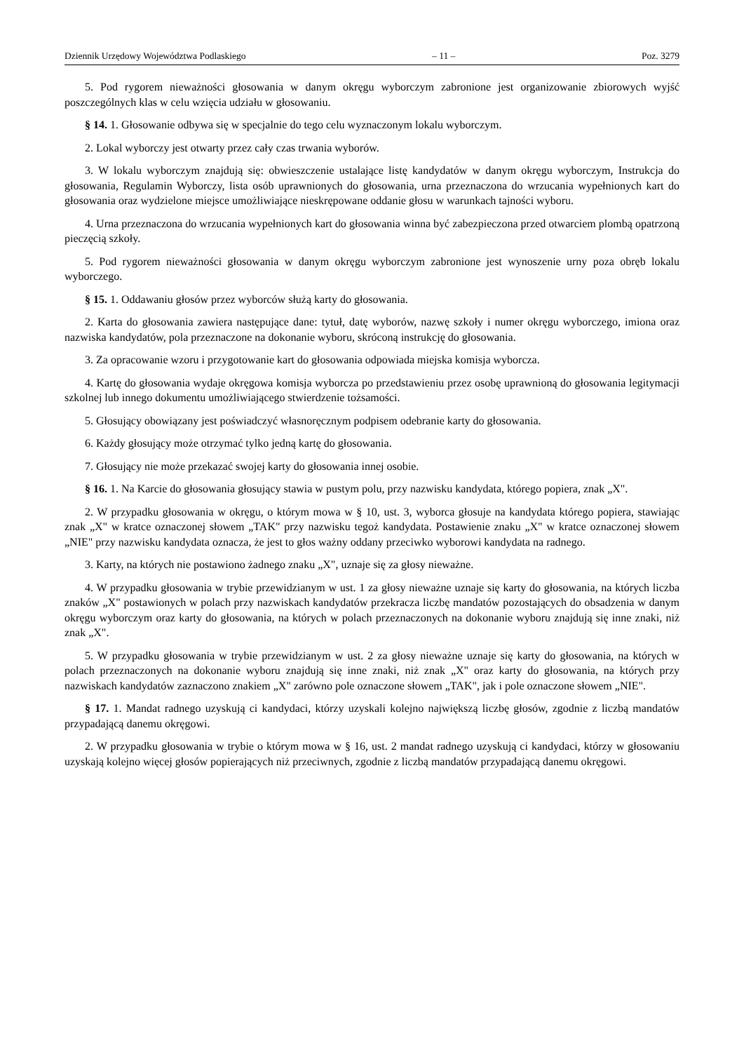Dziennik Urzędowy Województwa Podlaskiego – 11 – Poz. 3279
5. Pod rygorem nieważności głosowania w danym okręgu wyborczym zabronione jest organizowanie zbiorowych wyjść poszczególnych klas w celu wzięcia udziału w głosowaniu.
§ 14. 1. Głosowanie odbywa się w specjalnie do tego celu wyznaczonym lokalu wyborczym.
2. Lokal wyborczy jest otwarty przez cały czas trwania wyborów.
3. W lokalu wyborczym znajdują się: obwieszczenie ustalające listę kandydatów w danym okręgu wyborczym, Instrukcja do głosowania, Regulamin Wyborczy, lista osób uprawnionych do głosowania, urna przeznaczona do wrzucania wypełnionych kart do głosowania oraz wydzielone miejsce umożliwiające nieskrępowane oddanie głosu w warunkach tajności wyboru.
4. Urna przeznaczona do wrzucania wypełnionych kart do głosowania winna być zabezpieczona przed otwarciem plombą opatrzoną pieczęcią szkoły.
5. Pod rygorem nieważności głosowania w danym okręgu wyborczym zabronione jest wynoszenie urny poza obręb lokalu wyborczego.
§ 15. 1. Oddawaniu głosów przez wyborców służą karty do głosowania.
2. Karta do głosowania zawiera następujące dane: tytuł, datę wyborów, nazwę szkoły i numer okręgu wyborczego, imiona oraz nazwiska kandydatów, pola przeznaczone na dokonanie wyboru, skróconą instrukcję do głosowania.
3. Za opracowanie wzoru i przygotowanie kart do głosowania odpowiada miejska komisja wyborcza.
4. Kartę do głosowania wydaje okręgowa komisja wyborcza po przedstawieniu przez osobę uprawnioną do głosowania legitymacji szkolnej lub innego dokumentu umożliwiającego stwierdzenie tożsamości.
5. Głosujący obowiązany jest poświadczyć własnoręcznym podpisem odebranie karty do głosowania.
6. Każdy głosujący może otrzymać tylko jedną kartę do głosowania.
7. Głosujący nie może przekazać swojej karty do głosowania innej osobie.
§ 16. 1. Na Karcie do głosowania głosujący stawia w pustym polu, przy nazwisku kandydata, którego popiera, znak „X".
2. W przypadku głosowania w okręgu, o którym mowa w § 10, ust. 3, wyborca głosuje na kandydata którego popiera, stawiając znak „X" w kratce oznaczonej słowem „TAK" przy nazwisku tegoż kandydata. Postawienie znaku „X" w kratce oznaczonej słowem „NIE" przy nazwisku kandydata oznacza, że jest to głos ważny oddany przeciwko wyborowi kandydata na radnego.
3. Karty, na których nie postawiono żadnego znaku „X", uznaje się za głosy nieważne.
4. W przypadku głosowania w trybie przewidzianym w ust. 1 za głosy nieważne uznaje się karty do głosowania, na których liczba znaków „X" postawionych w polach przy nazwiskach kandydatów przekracza liczbę mandatów pozostających do obsadzenia w danym okręgu wyborczym oraz karty do głosowania, na których w polach przeznaczonych na dokonanie wyboru znajdują się inne znaki, niż znak „X".
5. W przypadku głosowania w trybie przewidzianym w ust. 2 za głosy nieważne uznaje się karty do głosowania, na których w polach przeznaczonych na dokonanie wyboru znajdują się inne znaki, niż znak „X" oraz karty do głosowania, na których przy nazwiskach kandydatów zaznaczono znakiem „X" zarówno pole oznaczone słowem „TAK", jak i pole oznaczone słowem „NIE".
§ 17. 1. Mandat radnego uzyskują ci kandydaci, którzy uzyskali kolejno największą liczbę głosów, zgodnie z liczbą mandatów przypadającą danemu okręgowi.
2. W przypadku głosowania w trybie o którym mowa w § 16, ust. 2 mandat radnego uzyskują ci kandydaci, którzy w głosowaniu uzyskają kolejno więcej głosów popierających niż przeciwnych, zgodnie z liczbą mandatów przypadającą danemu okręgowi.